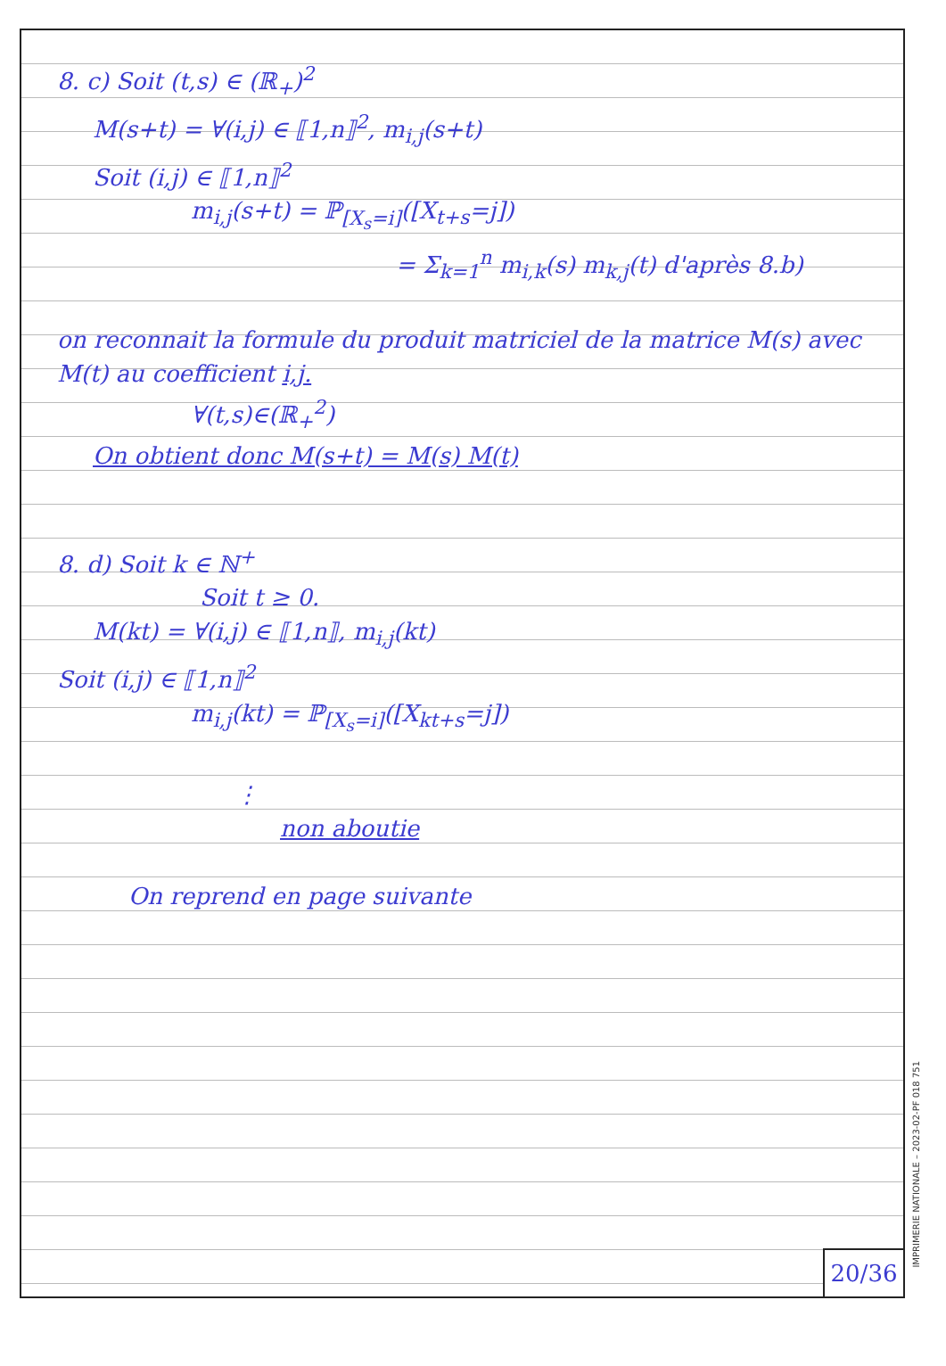8. c) Soit (t,s) ∈ (ℝ<sub>+</sub>)<sup>2</sup>
M(s+t) = ∀(i,j) ∈ ⟦1,n⟧<sup>2</sup>, m<sub>i,j</sub>(s+t)
Soit (i,j) ∈ ⟦1,n⟧<sup>2</sup>
m<sub>i,j</sub>(s+t) = ℙ<sub>[X<sub>s</sub>=i]</sub>([X<sub>t+s</sub>=j])
= Σ<sub>k=1</sub><sup>n</sup> m<sub>i,k</sub>(s) m<sub>k,j</sub>(t) d'après 8.b)
on reconnait la formule du produit matriciel de la matrice M(s) avec M(t) au coefficient i,j.
∀(t,s)∈(ℝ<sub>+</sub><sup>2</sup>)
On obtient donc M(s+t) = M(s) M(t)
8. d) Soit k ∈ ℕ<sup>+</sup>
Soit t ≥ 0.
M(kt) = ∀(i,j) ∈ ⟦1,n⟧, m<sub>i,j</sub>(kt)
Soit (i,j) ∈ ⟦1,n⟧<sup>2</sup>
m<sub>i,j</sub>(kt) = ℙ<sub>[X<sub>s</sub>=i]</sub>([X<sub>kt+s</sub>=j])
⋮
non aboutie
On reprend en page suivante
20/36
IMPRIMERIE NATIONALE – 2023-02-PF 018 751